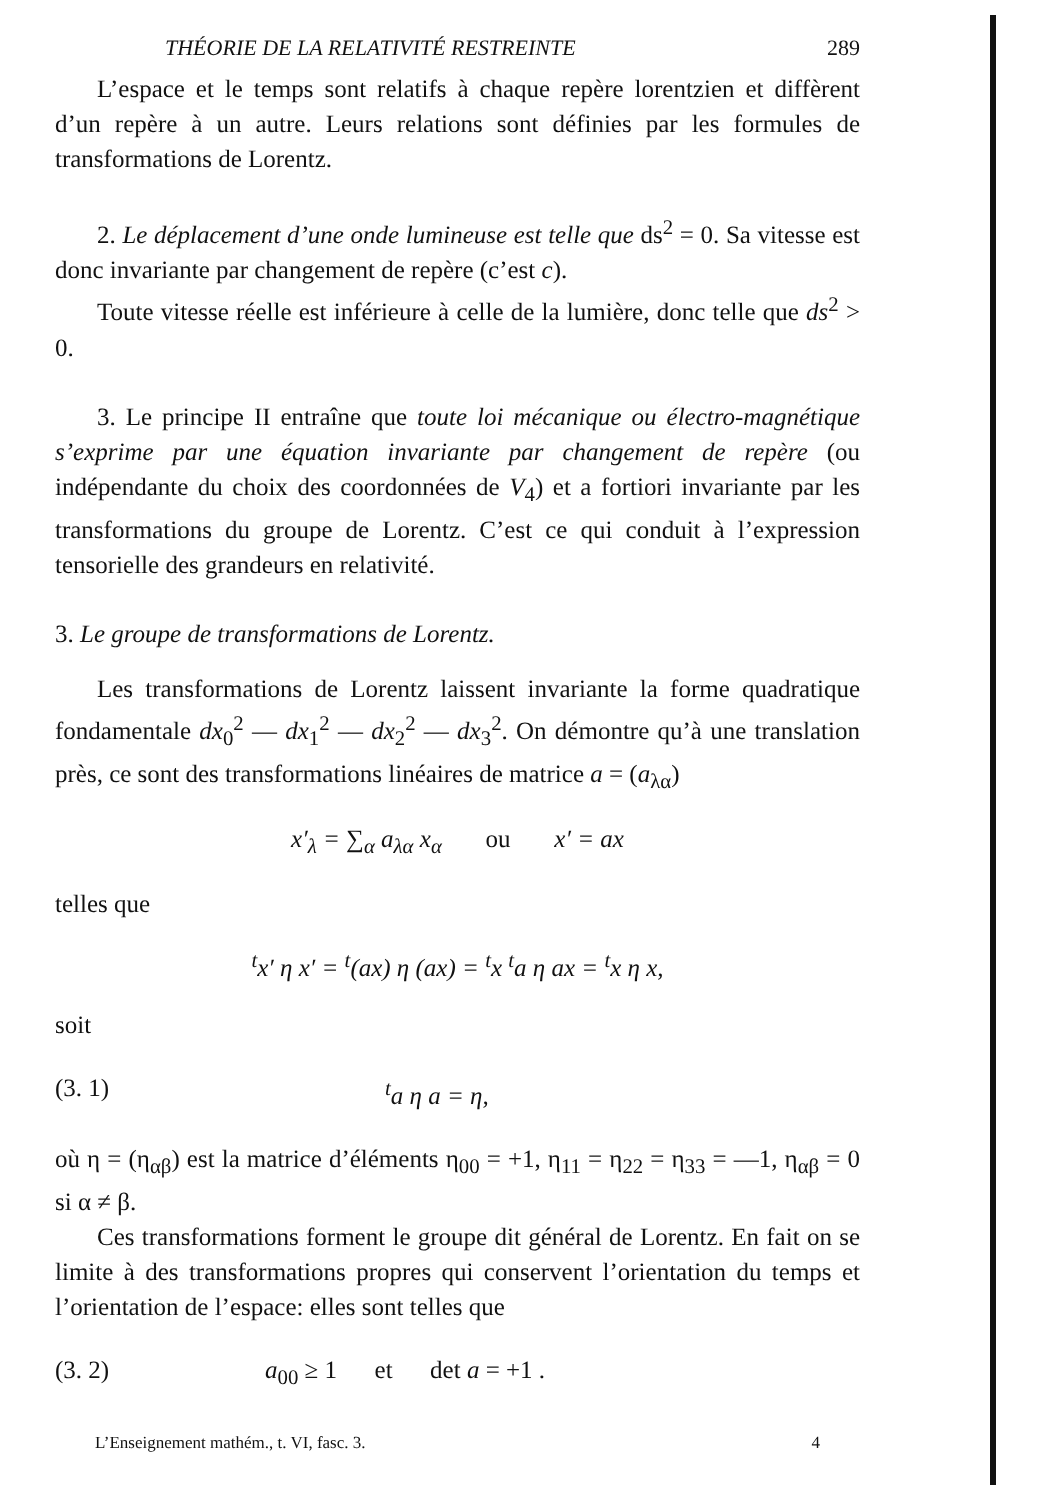THÉORIE DE LA RELATIVITÉ RESTREINTE 289
L’espace et le temps sont relatifs à chaque repère lorentzien et diffèrent d’un repère à un autre. Leurs relations sont définies par les formules de transformations de Lorentz.
2. Le déplacement d’une onde lumineuse est telle que ds<sup>2</sup> = 0. Sa vitesse est donc invariante par changement de repère (c’est c).
Toute vitesse réelle est inférieure à celle de la lumière, donc telle que ds<sup>2</sup> > 0.
3. Le principe II entraîne que toute loi mécanique ou électro-magnétique s’exprime par une équation invariante par changement de repère (ou indépendante du choix des coordonnées de V<sub>4</sub>) et a fortiori invariante par les transformations du groupe de Lorentz. C’est ce qui conduit à l’expression tensorielle des grandeurs en relativité.
3. Le groupe de transformations de Lorentz.
Les transformations de Lorentz laissent invariante la forme quadratique fondamentale dx<sub>0</sub><sup>2</sup> — dx<sub>1</sub><sup>2</sup> — dx<sub>2</sub><sup>2</sup> — dx<sub>3</sub><sup>2</sup>. On démontre qu’à une translation près, ce sont des transformations linéaires de matrice a = (a<sub>λα</sub>)
x′<sub>λ</sub> = ∑<sub>α</sub> a<sub>λα</sub> x<sub>α</sub> ou x′ = ax
telles que
<sup>t</sup> x′ η x′ = <sup>t</sup>(ax) η (ax) = <sup>t</sup>x <sup>t</sup>a η ax = <sup>t</sup>x η x,
soit
(3. 1) <sup>t</sup>a η a = η,
où η = (η<sub>αβ</sub>) est la matrice d’éléments η<sub>00</sub> = +1, η<sub>11</sub> = η<sub>22</sub> = η<sub>33</sub> = —1, η<sub>αβ</sub> = 0 si α ≠ β.
Ces transformations forment le groupe dit général de Lorentz. En fait on se limite à des transformations propres qui conservent l’orientation du temps et l’orientation de l’espace: elles sont telles que
(3. 2) a<sub>00</sub> ≥ 1 et det a = +1 .
L’Enseignement mathém., t. VI, fasc. 3. 4